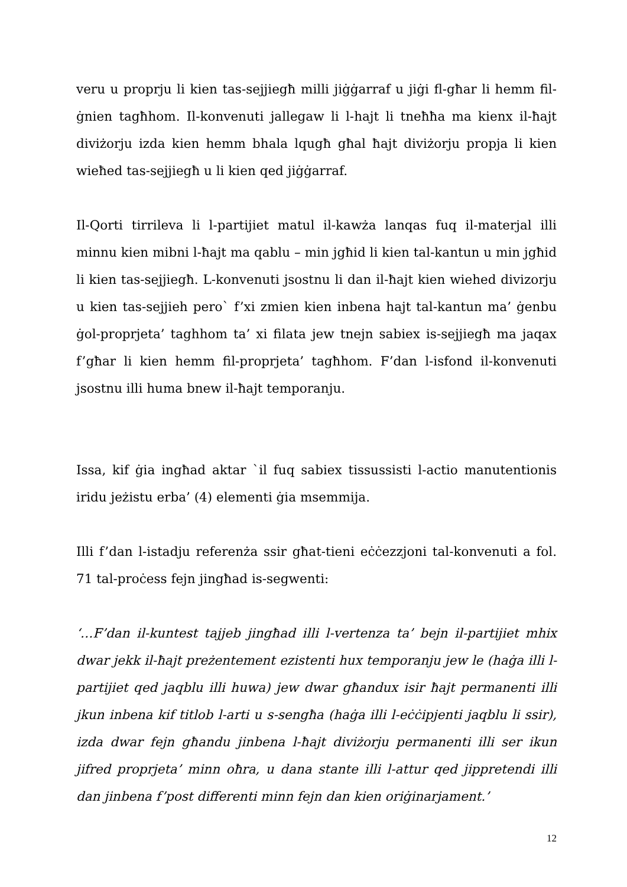veru u proprju li kien tas-sejjiegħ milli jiġġarraf u jiġi fl-għar li hemm fil-ġnien tagħhom. Il-konvenuti jallegaw li l-hajt li tneħħa ma kienx il-ħajt diviżorju izda kien hemm bhala lqugħ għal ħajt diviżorju propja li kien wieħed tas-sejjiegħ u li kien qed jiġġarraf.
Il-Qorti tirrileva li l-partijiet matul il-kawża lanqas fuq il-materjal illi minnu kien mibni l-ħajt ma qablu – min jgħid li kien tal-kantun u min jgħid li kien tas-sejjiegħ. L-konvenuti jsostnu li dan il-ħajt kien wiehed divizorju u kien tas-sejjieh pero` f’xi zmien kien inbena hajt tal-kantun ma’ ġenbu ġol-proprjeta’ taghhom ta’ xi filata jew tnejn sabiex is-sejjiegħ ma jaqax f’għar li kien hemm fil-proprjeta’ tagħhom. F’dan l-isfond il-konvenuti jsostnu illi huma bnew il-ħajt temporanju.
Issa, kif ġia ingħad aktar `il fuq sabiex tissussisti l-actio manutentionis iridu jeżistu erba’ (4) elementi ġia msemmija.
Illi f’dan l-istadju referenża ssir għat-tieni eċċezzjoni tal-konvenuti a fol. 71 tal-proċess fejn jingħad is-segwenti:
‘…F’dan il-kuntest tajjeb jingħad illi l-vertenza ta’ bejn il-partijiet mhix dwar jekk il-ħajt preżentement ezistenti hux temporanju jew le (haġa illi l-partijiet qed jaqblu illi huwa) jew dwar għandux isir ħajt permanenti illi jkun inbena kif titlob l-arti u s-sengħa (haġa illi l-eċċipjenti jaqblu li ssir), izda dwar fejn għandu jinbena l-ħajt diviżorju permanenti illi ser ikun jifred proprjeta’ minn oħra, u dana stante illi l-attur qed jippretendi illi dan jinbena f’post differenti minn fejn dan kien oriġinarjament.’
12